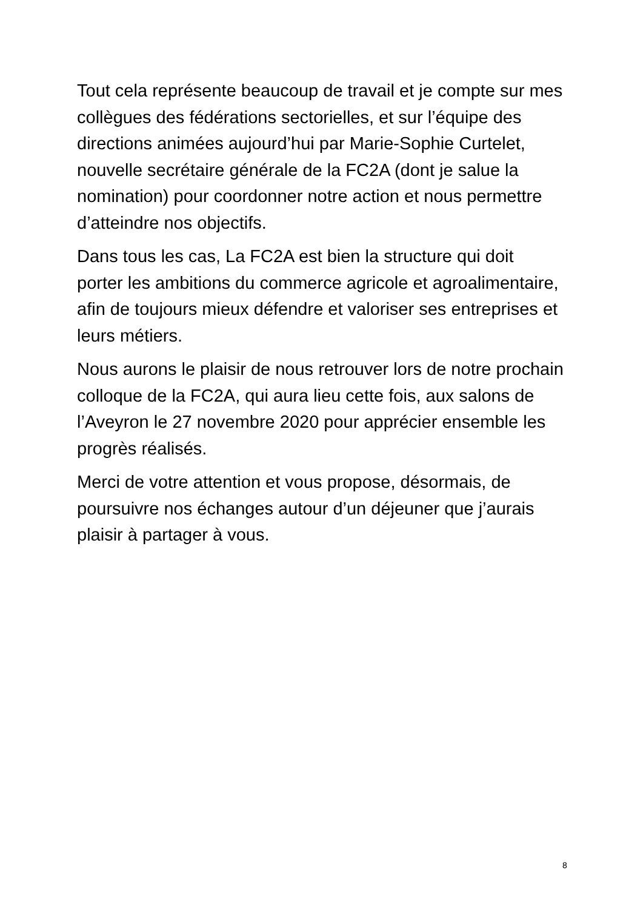Tout cela représente beaucoup de travail et je compte sur mes collègues des fédérations sectorielles, et sur l’équipe des directions animées aujourd’hui par Marie-Sophie Curtelet, nouvelle secrétaire générale de la FC2A (dont je salue la nomination) pour coordonner notre action et nous permettre d’atteindre nos objectifs.
Dans tous les cas, La FC2A est bien la structure qui doit porter les ambitions du commerce agricole et agroalimentaire, afin de toujours mieux défendre et valoriser ses entreprises et leurs métiers.
Nous aurons le plaisir de nous retrouver lors de notre prochain colloque de la FC2A, qui aura lieu cette fois, aux salons de l’Aveyron le 27 novembre 2020 pour apprécier ensemble les progrès réalisés.
Merci de votre attention et vous propose, désormais, de poursuivre nos échanges autour d’un déjeuner que j’aurais plaisir à partager à vous.
8